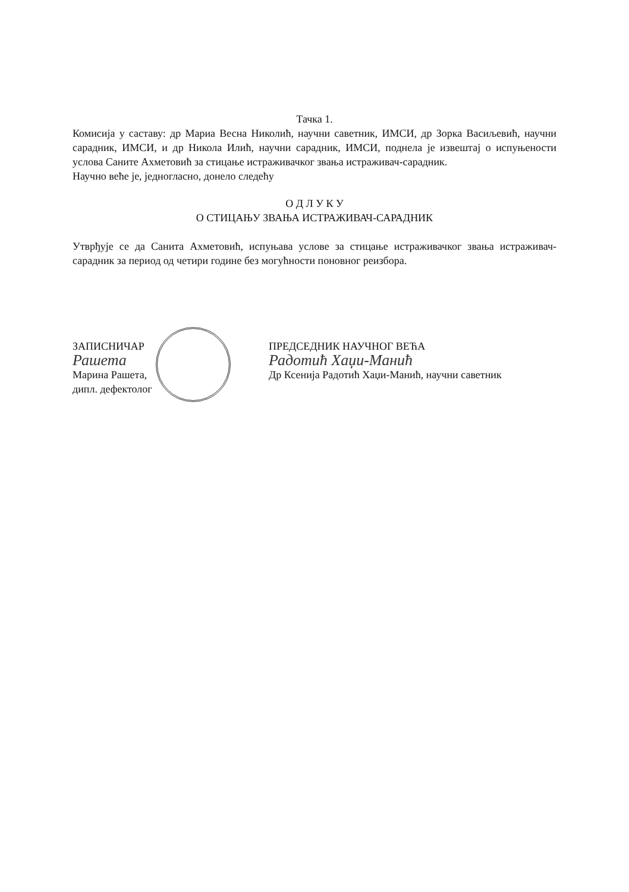Тачка 1.
Комисија у саставу: др Мариа Весна Николић, научни саветник, ИМСИ, др Зорка Васиљевић, научни сарадник, ИМСИ, и др Никола Илић, научни сарадник, ИМСИ, поднела је извештај о испуњености услова Саните Ахметовић за стицање истраживачког звања истраживач-сарадник.
Научно веће је, једногласно, донело следећу
О Д Л У К У
О СТИЦАЊУ ЗВАЊА ИСТРАЖИВАЧ-САРАДНИК
Утврђује се да Санита Ахметовић, испуњава услове за стицање истраживачког звања истраживач-сарадник за период од четири године без могућности поновног реизбора.
ЗАПИСНИЧАР
Рашета
Марина Рашета,
дипл. дефектолог
ПРЕДСЕДНИК НАУЧНОГ ВЕЋА
Радотић Хаџи-Манић
Др Ксенија Радотић Хаџи-Манић, научни саветник